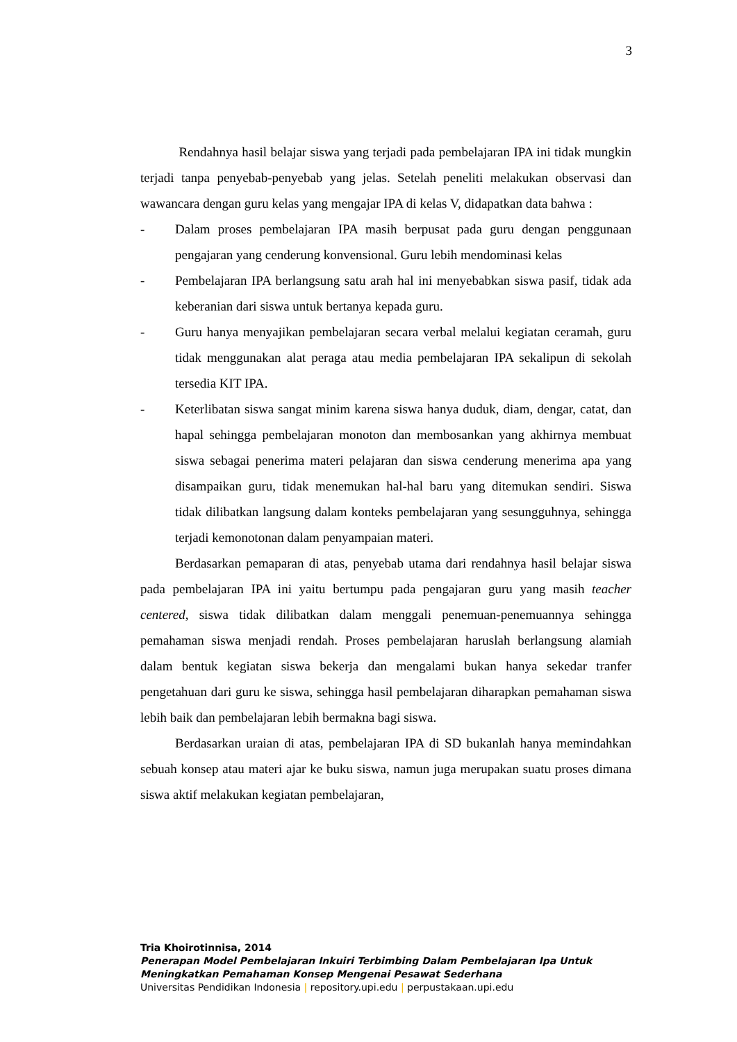3
Rendahnya hasil belajar siswa yang terjadi pada pembelajaran IPA ini tidak mungkin terjadi tanpa penyebab-penyebab yang jelas. Setelah peneliti melakukan observasi dan wawancara dengan guru kelas yang mengajar IPA di kelas V, didapatkan data bahwa :
- Dalam proses pembelajaran IPA masih berpusat pada guru dengan penggunaan pengajaran yang cenderung konvensional. Guru lebih mendominasi kelas
- Pembelajaran IPA berlangsung satu arah hal ini menyebabkan siswa pasif, tidak ada keberanian dari siswa untuk bertanya kepada guru.
- Guru hanya menyajikan pembelajaran secara verbal melalui kegiatan ceramah, guru tidak menggunakan alat peraga atau media pembelajaran IPA sekalipun di sekolah tersedia KIT IPA.
- Keterlibatan siswa sangat minim karena siswa hanya duduk, diam, dengar, catat, dan hapal sehingga pembelajaran monoton dan membosankan yang akhirnya membuat siswa sebagai penerima materi pelajaran dan siswa cenderung menerima apa yang disampaikan guru, tidak menemukan hal-hal baru yang ditemukan sendiri. Siswa tidak dilibatkan langsung dalam konteks pembelajaran yang sesungguhnya, sehingga terjadi kemonotonan dalam penyampaian materi.
Berdasarkan pemaparan di atas, penyebab utama dari rendahnya hasil belajar siswa pada pembelajaran IPA ini yaitu bertumpu pada pengajaran guru yang masih teacher centered, siswa tidak dilibatkan dalam menggali penemuan-penemuannya sehingga pemahaman siswa menjadi rendah. Proses pembelajaran haruslah berlangsung alamiah dalam bentuk kegiatan siswa bekerja dan mengalami bukan hanya sekedar tranfer pengetahuan dari guru ke siswa, sehingga hasil pembelajaran diharapkan pemahaman siswa lebih baik dan pembelajaran lebih bermakna bagi siswa.
Berdasarkan uraian di atas, pembelajaran IPA di SD bukanlah hanya memindahkan sebuah konsep atau materi ajar ke buku siswa, namun juga merupakan suatu proses dimana siswa aktif melakukan kegiatan pembelajaran,
Tria Khoirotinnisa, 2014
Penerapan Model Pembelajaran Inkuiri Terbimbing Dalam Pembelajaran Ipa Untuk
Meningkatkan Pemahaman Konsep Mengenai Pesawat Sederhana
Universitas Pendidikan Indonesia | repository.upi.edu | perpustakaan.upi.edu